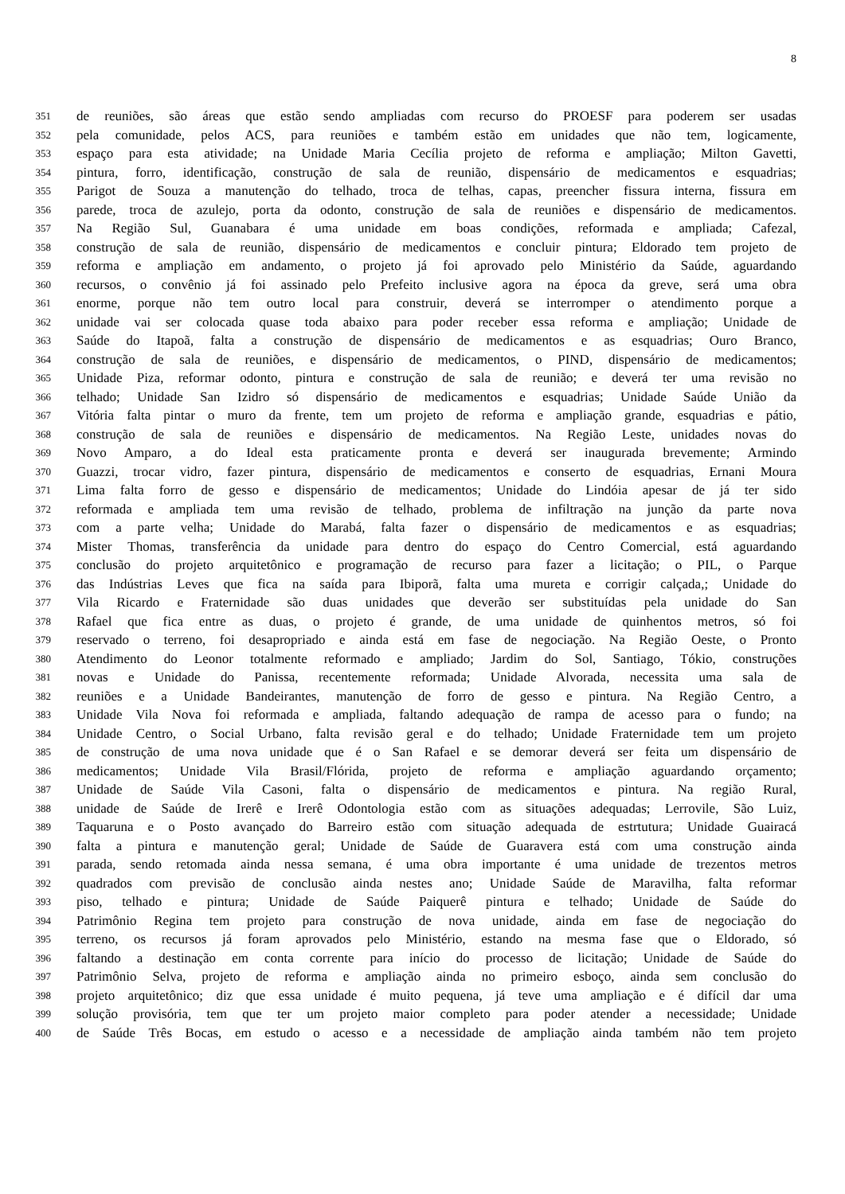8
351 de reuniões, são áreas que estão sendo ampliadas com recurso do PROESF para poderem ser usadas
352 pela comunidade, pelos ACS, para reuniões e também estão em unidades que não tem, logicamente,
353 espaço para esta atividade; na Unidade Maria Cecília projeto de reforma e ampliação; Milton Gavetti,
354 pintura, forro, identificação, construção de sala de reunião, dispensário de medicamentos e esquadrias;
355 Parigot de Souza a manutenção do telhado, troca de telhas, capas, preencher fissura interna, fissura em
356 parede, troca de azulejo, porta da odonto, construção de sala de reuniões e dispensário de medicamentos.
357 Na Região Sul, Guanabara é uma unidade em boas condições, reformada e ampliada; Cafezal,
358 construção de sala de reunião, dispensário de medicamentos e concluir pintura; Eldorado tem projeto de
359 reforma e ampliação em andamento, o projeto já foi aprovado pelo Ministério da Saúde, aguardando
360 recursos, o convênio já foi assinado pelo Prefeito inclusive agora na época da greve, será uma obra
361 enorme, porque não tem outro local para construir, deverá se interromper o atendimento porque a
362 unidade vai ser colocada quase toda abaixo para poder receber essa reforma e ampliação; Unidade de
363 Saúde do Itapoã, falta a construção de dispensário de medicamentos e as esquadrias; Ouro Branco,
364 construção de sala de reuniões, e dispensário de medicamentos, o PIND, dispensário de medicamentos;
365 Unidade Piza, reformar odonto, pintura e construção de sala de reunião; e deverá ter uma revisão no
366 telhado; Unidade San Izidro só dispensário de medicamentos e esquadrias; Unidade Saúde União da
367 Vitória falta pintar o muro da frente, tem um projeto de reforma e ampliação grande, esquadrias e pátio,
368 construção de sala de reuniões e dispensário de medicamentos. Na Região Leste, unidades novas do
369 Novo Amparo, a do Ideal esta praticamente pronta e deverá ser inaugurada brevemente; Armindo
370 Guazzi, trocar vidro, fazer pintura, dispensário de medicamentos e conserto de esquadrias, Ernani Moura
371 Lima falta forro de gesso e dispensário de medicamentos; Unidade do Lindóia apesar de já ter sido
372 reformada e ampliada tem uma revisão de telhado, problema de infiltração na junção da parte nova
373 com a parte velha; Unidade do Marabá, falta fazer o dispensário de medicamentos e as esquadrias;
374 Mister Thomas, transferência da unidade para dentro do espaço do Centro Comercial, está aguardando
375 conclusão do projeto arquitetônico e programação de recurso para fazer a licitação; o PIL, o Parque
376 das Indústrias Leves que fica na saída para Ibiporã, falta uma mureta e corrigir calçada,; Unidade do
377 Vila Ricardo e Fraternidade são duas unidades que deverão ser substituídas pela unidade do San
378 Rafael que fica entre as duas, o projeto é grande, de uma unidade de quinhentos metros, só foi
379 reservado o terreno, foi desapropriado e ainda está em fase de negociação. Na Região Oeste, o Pronto
380 Atendimento do Leonor totalmente reformado e ampliado; Jardim do Sol, Santiago, Tókio, construções
381 novas e Unidade do Panissa, recentemente reformada; Unidade Alvorada, necessita uma sala de
382 reuniões e a Unidade Bandeirantes, manutenção de forro de gesso e pintura. Na Região Centro, a
383 Unidade Vila Nova foi reformada e ampliada, faltando adequação de rampa de acesso para o fundo; na
384 Unidade Centro, o Social Urbano, falta revisão geral e do telhado; Unidade Fraternidade tem um projeto
385 de construção de uma nova unidade que é o San Rafael e se demorar deverá ser feita um dispensário de
386 medicamentos; Unidade Vila Brasil/Flórida, projeto de reforma e ampliação aguardando orçamento;
387 Unidade de Saúde Vila Casoni, falta o dispensário de medicamentos e pintura. Na região Rural,
388 unidade de Saúde de Irerê e Irerê Odontologia estão com as situações adequadas; Lerrovile, São Luiz,
389 Taquaruna e o Posto avançado do Barreiro estão com situação adequada de estrtutura; Unidade Guairacá
390 falta a pintura e manutenção geral; Unidade de Saúde de Guaravera está com uma construção ainda
391 parada, sendo retomada ainda nessa semana, é uma obra importante é uma unidade de trezentos metros
392 quadrados com previsão de conclusão ainda nestes ano; Unidade Saúde de Maravilha, falta reformar
393 piso, telhado e pintura; Unidade de Saúde Paiquerê pintura e telhado; Unidade de Saúde do
394 Patrimônio Regina tem projeto para construção de nova unidade, ainda em fase de negociação do
395 terreno, os recursos já foram aprovados pelo Ministério, estando na mesma fase que o Eldorado, só
396 faltando a destinação em conta corrente para início do processo de licitação; Unidade de Saúde do
397 Patrimônio Selva, projeto de reforma e ampliação ainda no primeiro esboço, ainda sem conclusão do
398 projeto arquitetônico; diz que essa unidade é muito pequena, já teve uma ampliação e é difícil dar uma
399 solução provisória, tem que ter um projeto maior completo para poder atender a necessidade; Unidade
400 de Saúde Três Bocas, em estudo o acesso e a necessidade de ampliação ainda também não tem projeto